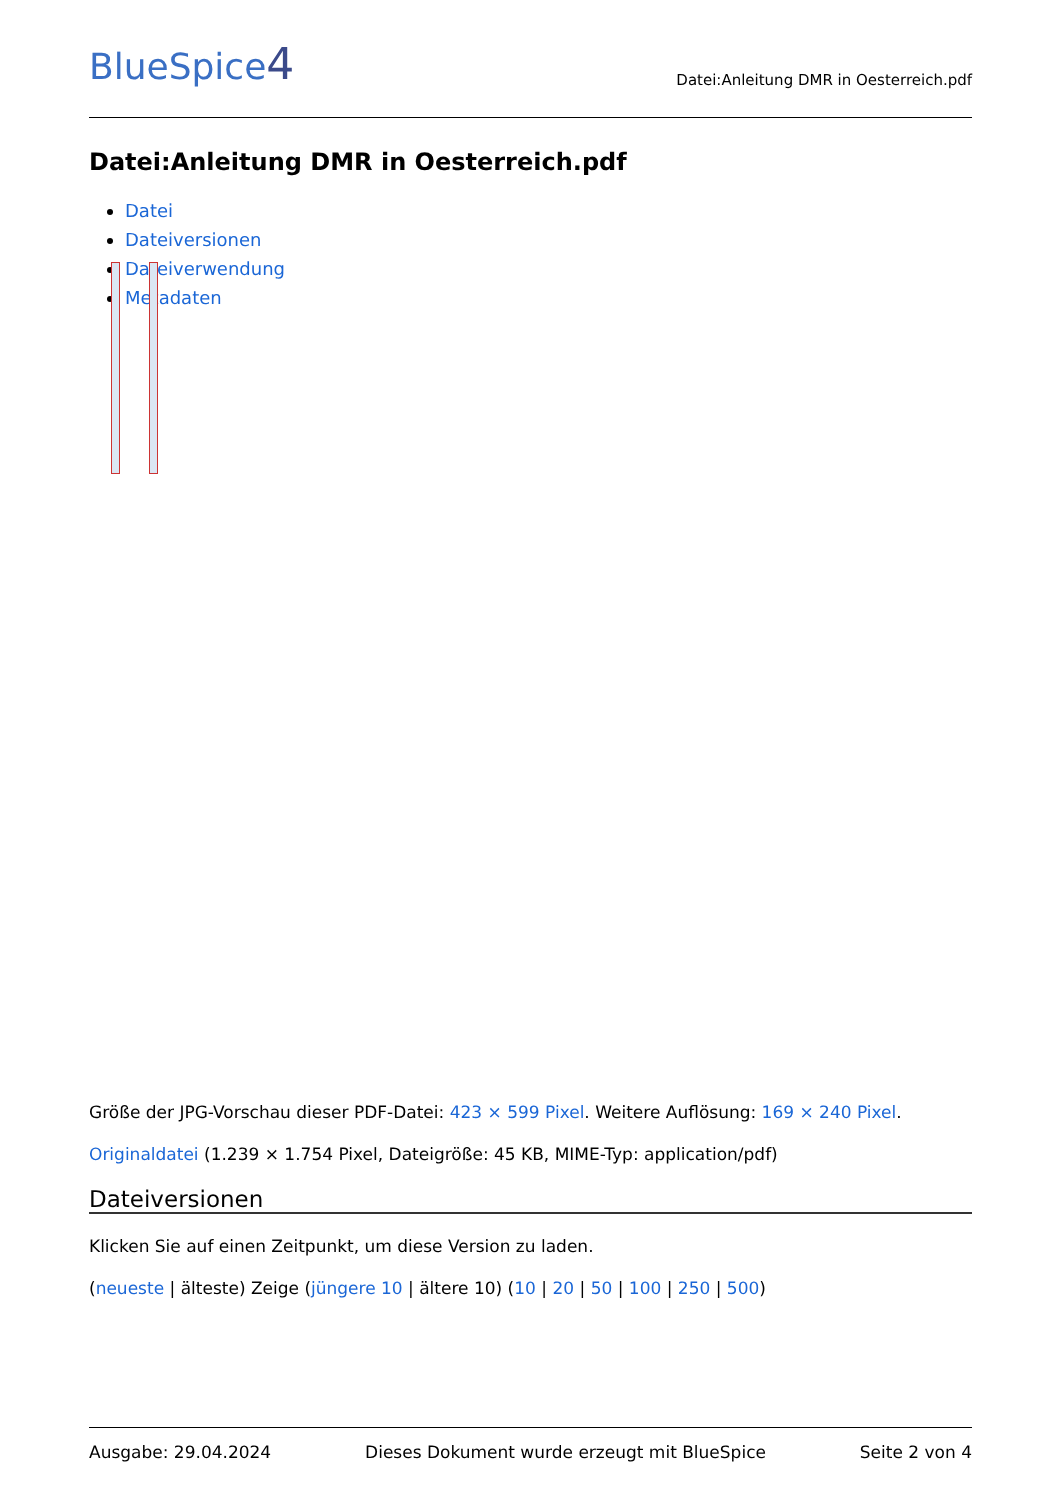BlueSpice4
Datei:Anleitung DMR in Oesterreich.pdf
Datei:Anleitung DMR in Oesterreich.pdf
Datei
Dateiversionen
Dateiverwendung
Metadaten
Größe der JPG-Vorschau dieser PDF-Datei: 423 × 599 Pixel. Weitere Auflösung: 169 × 240 Pixel.
Originaldatei (1.239 × 1.754 Pixel, Dateigröße: 45 KB, MIME-Typ: application/pdf)
Dateiversionen
Klicken Sie auf einen Zeitpunkt, um diese Version zu laden.
(neueste | älteste) Zeige (jüngere 10 | ältere 10) (10 | 20 | 50 | 100 | 250 | 500)
Ausgabe: 29.04.2024 Dieses Dokument wurde erzeugt mit BlueSpice Seite 2 von 4